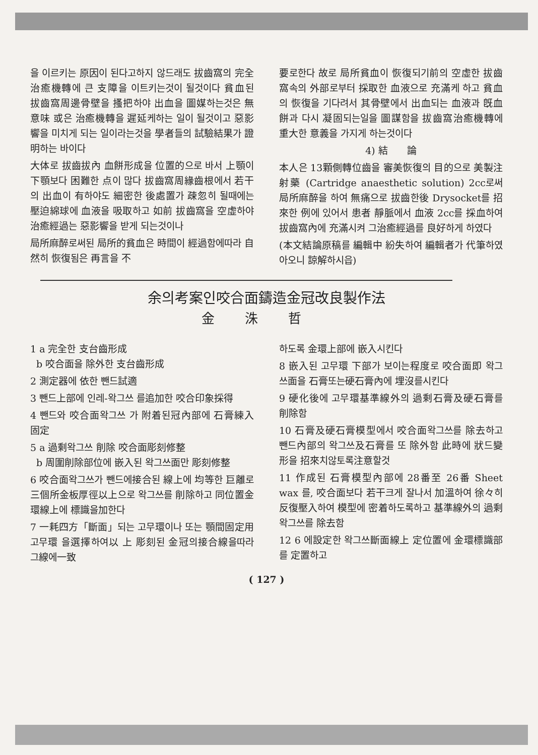을 이르키는 原因이 된다고하지 않드래도 拔齒窩의 完全治癒機轉에 큰 支障을 이트키는것이 될것이다 貧血된 拔齒窩周邊骨壁을 搔把하야 出血을 圖媒하는것은 無意味 或은 治癒機轉을 遲延케하는 일이 될것이고 惡影響을 미치게 되는 일이라는것을 學者들의 試驗結果가 證明하는 바이다
大体로 拔齒拔內 血餅形成을 位置的으로 바서 上顎이 下顎보다 困難한 点이 많다 拔齒窩周緣齒根에서 若干의 出血이 有하야도 細密한 後處置가 疎忽히 될때에는 壓迫綿球에 血液을 吸取하고 如前 拔齒窩을 空虛하야 治癒經過는 惡影響을 받게 되는것이나
局所麻醉로써된 局所的貧血은 時間이 經過함에따라 自然히 恢復됨은 再言을 不
要로한다 故로 局所貧血이 恢復되기前의 空虛한 拔齒窩속의 外部로부터 採取한 血液으로 充滿케 하고 貧血의 恢復을 기다려서 其骨壁에서 出血되는 血液과 旣血餅과 다시 凝固되는일을 圖謀함을 拔齒窩治癒機轉에 重大한 意義을 가지게 하는것이다
4) 結　　論
本人은 13顆側轉位齒을 審美恢復의 目的으로 美製注射藥 (Cartridge anaesthetic solution) 2cc로써 局所麻醉을 하여 無痛으로 拔齒한後 Drysocket를 招來한 例에 있어서 患者 靜脈에서 血液 2cc를 採血하여 拔齒窩內에 充滿시켜 그治癒經過를 良好하게 하였다
(本文結論原稿를 編輯中 紛失하여 編輯者가 代筆하였아오니 諒解하시읍)
余의考案인咬合面鑄造金冠改良製作法
金洙哲
1 a 完全한 支台齒形成
b 咬合面을 除外한 支台齒形成
2 測定器에 依한 뺀드試適
3 뺀드上部에 인레-왁그쓰 를追加한 咬合印象採得
4 뺀드와 咬合面왁그쓰 가 附着된冠內部에 石膏練入 固定
5 a 過剩왁그쓰 削除 咬合面彫刻修整
b 周圍削除部位에 嵌入된 왁그쓰面만 彫刻修整
6 咬合面왁그쓰가 뺀드에接合된 線上에 均等한 巨離로 三個所金板厚徑以上으로 왁그쓰를 削除하고 同位置金環線上에 標識을加한다
7 一耗四方「斷面」되는 고무環이나 또는 顎間固定用고무環 을選擇하여以 上 彫刻된 金冠의接合線을따라 그線에一致
하도록 金環上部에 嵌入시킨다
8 嵌入된 고무環 下部가 보이는程度로 咬合面即 왁그쓰面을 石膏또는硬石膏內에 埋沒를시킨다
9 硬化後에 고무環基準線外의 過剩石膏及硬石膏를 削除함
10 石膏及硬石膏模型에서 咬合面왁그쓰를 除去하고 뺀드內部의 왁그쓰及石膏를 또 除外함 此時에 狀드變形을 招來치않토록注意할것
11 作成된 石膏模型內部에 28番至 26番 Sheet wax 를, 咬合面보다 若干크게 잘나서 加溫하여 徐々히 反復壓入하여 模型에 密着하도록하고 基準線外의 過剩왁그쓰를 除去함
12 6 에設定한 왁그쓰斷面線上 定位置에 金環標識部를 定置하고
( 127 )